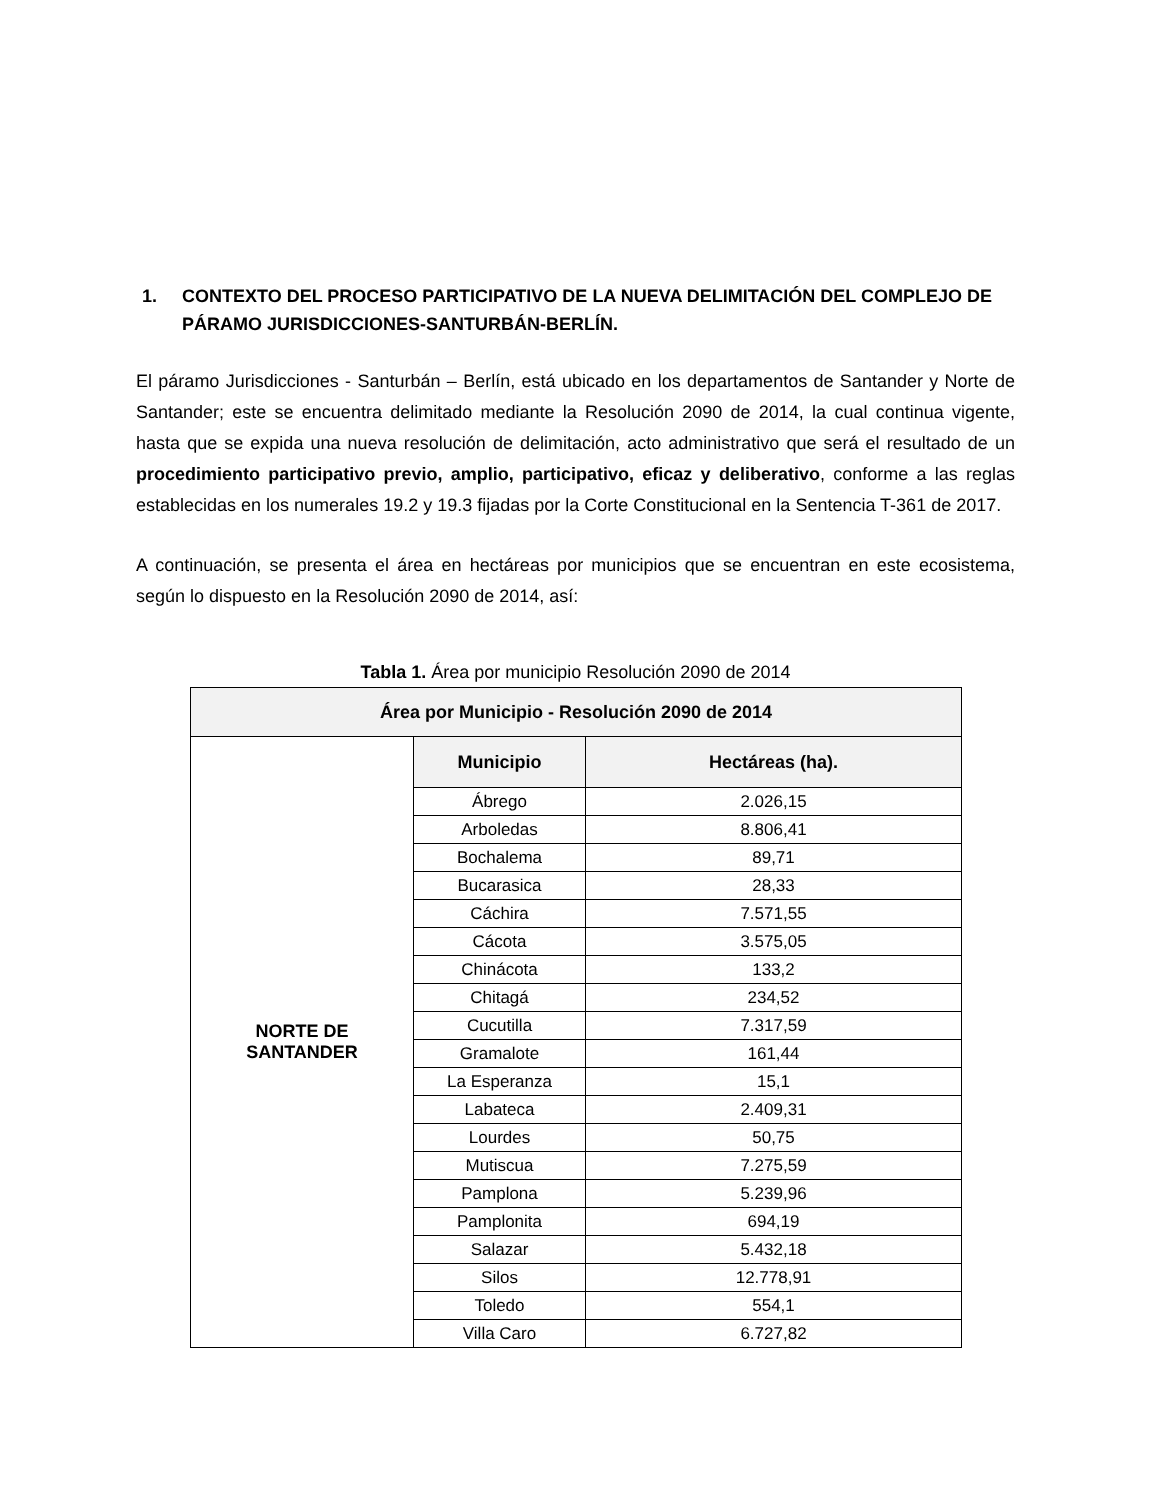1. CONTEXTO DEL PROCESO PARTICIPATIVO DE LA NUEVA DELIMITACIÓN DEL COMPLEJO DE PÁRAMO JURISDICCIONES-SANTURBÁN-BERLÍN.
El páramo Jurisdicciones - Santurbán – Berlín, está ubicado en los departamentos de Santander y Norte de Santander; este se encuentra delimitado mediante la Resolución 2090 de 2014, la cual continua vigente, hasta que se expida una nueva resolución de delimitación, acto administrativo que será el resultado de un procedimiento participativo previo, amplio, participativo, eficaz y deliberativo, conforme a las reglas establecidas en los numerales 19.2 y 19.3 fijadas por la Corte Constitucional en la Sentencia T-361 de 2017.
A continuación, se presenta el área en hectáreas por municipios que se encuentran en este ecosistema, según lo dispuesto en la Resolución 2090 de 2014, así:
Tabla 1. Área por municipio Resolución 2090 de 2014
| Área por Municipio - Resolución 2090 de 2014 | | |
| --- | --- | --- |
| NORTE DE SANTANDER | Municipio | Hectáreas (ha). |
| | Ábrego | 2.026,15 |
| | Arboledas | 8.806,41 |
| | Bochalema | 89,71 |
| | Bucarasica | 28,33 |
| | Cáchira | 7.571,55 |
| | Cácota | 3.575,05 |
| | Chinácota | 133,2 |
| | Chitagá | 234,52 |
| | Cucutilla | 7.317,59 |
| | Gramalote | 161,44 |
| | La Esperanza | 15,1 |
| | Labateca | 2.409,31 |
| | Lourdes | 50,75 |
| | Mutiscua | 7.275,59 |
| | Pamplona | 5.239,96 |
| | Pamplonita | 694,19 |
| | Salazar | 5.432,18 |
| | Silos | 12.778,91 |
| | Toledo | 554,1 |
| | Villa Caro | 6.727,82 |